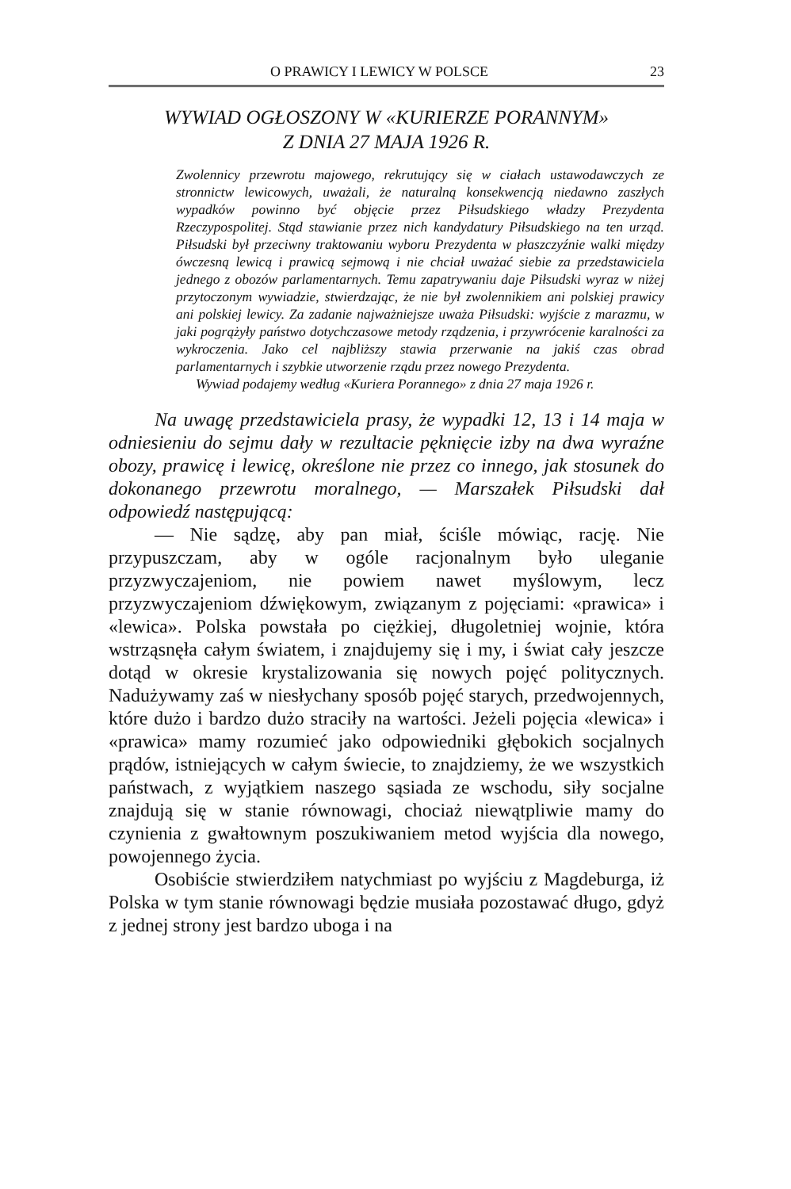O PRAWICY I LEWICY W POLSCE 23
WYWIAD OGŁOSZONY W «KURIERZE PORANNYM»
Z DNIA 27 MAJA 1926 R.
Zwolennicy przewrotu majowego, rekrutujący się w ciałach ustawodawczych ze stronnictw lewicowych, uważali, że naturalną konsekwencją niedawno zaszłych wypadków powinno być objęcie przez Piłsudskiego władzy Prezydenta Rzeczypospolitej. Stąd stawianie przez nich kandydatury Piłsudskiego na ten urząd. Piłsudski był przeciwny traktowaniu wyboru Prezydenta w płaszczyźnie walki między ówczesną lewicą i prawicą sejmową i nie chciał uważać siebie za przedstawiciela jednego z obozów parlamentarnych. Temu zapatrywaniu daje Piłsudski wyraz w niżej przytoczonym wywiadzie, stwierdzając, że nie był zwolennikiem ani polskiej prawicy ani polskiej lewicy. Za zadanie najważniejsze uważa Piłsudski: wyjście z marazmu, w jaki pogrążyły państwo dotychczasowe metody rządzenia, i przywrócenie karalności za wykroczenia. Jako cel najbliższy stawia przerwanie na jakiś czas obrad parlamentarnych i szybkie utworzenie rządu przez nowego Prezydenta.
Wywiad podajemy według «Kuriera Porannego» z dnia 27 maja 1926 r.
Na uwagę przedstawiciela prasy, że wypadki 12, 13 i 14 maja w odniesieniu do sejmu dały w rezultacie pęknięcie izby na dwa wyraźne obozy, prawicę i lewicę, określone nie przez co innego, jak stosunek do dokonanego przewrotu moralnego, — Marszałek Piłsudski dał odpowiedź następującą:
— Nie sądzę, aby pan miał, ściśle mówiąc, rację. Nie przypuszczam, aby w ogóle racjonalnym było uleganie przyzwyczajeniom, nie powiem nawet myślowym, lecz przyzwyczajeniom dźwiękowym, związanym z pojęciami: «prawica» i «lewica». Polska powstała po ciężkiej, długoletniej wojnie, która wstrząsnęła całym światem, i znajdujemy się i my, i świat cały jeszcze dotąd w okresie krystalizowania się nowych pojęć politycznych. Nadużywamy zaś w niesłychany sposób pojęć starych, przedwojennych, które dużo i bardzo dużo straciły na wartości. Jeżeli pojęcia «lewica» i «prawica» mamy rozumieć jako odpowiedniki głębokich socjalnych prądów, istniejących w całym świecie, to znajdziemy, że we wszystkich państwach, z wyjątkiem naszego sąsiada ze wschodu, siły socjalne znajdują się w stanie równowagi, chociaż niewątpliwie mamy do czynienia z gwałtownym poszukiwaniem metod wyjścia dla nowego, powojennego życia.
Osobiście stwierdziłem natychmiast po wyjściu z Magdeburga, iż Polska w tym stanie równowagi będzie musiała pozostawać długo, gdyż z jednej strony jest bardzo uboga i na